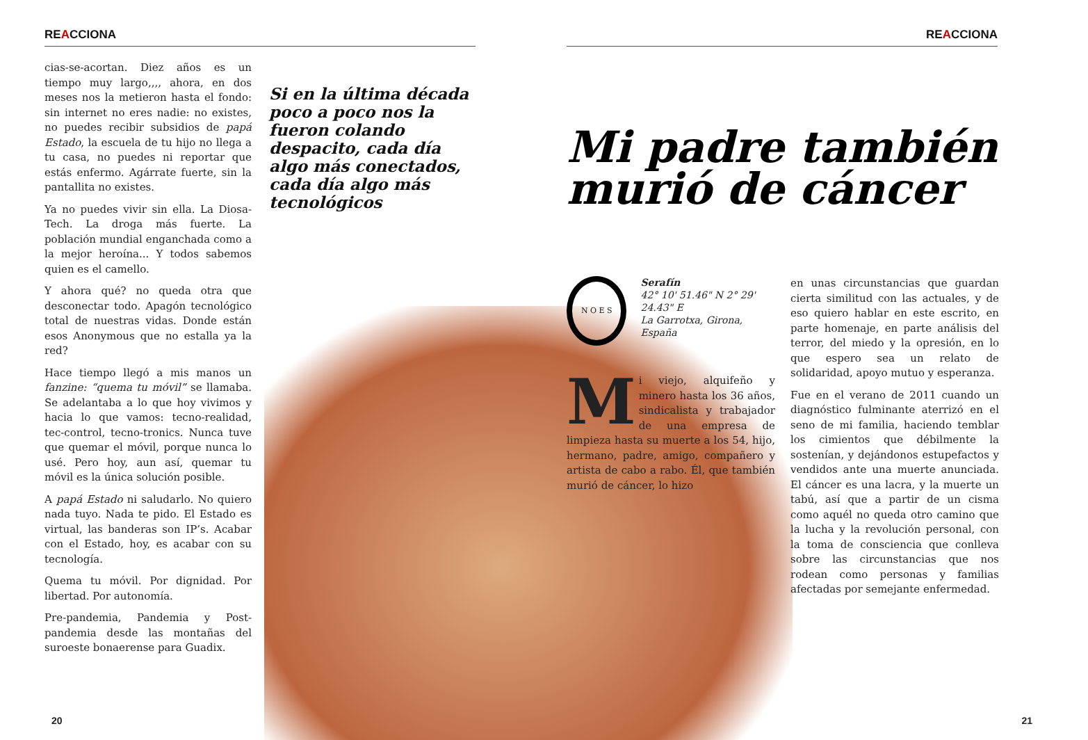REACCIONA
cias-se-acortan. Diez años es un tiempo muy largo,,,, ahora, en dos meses nos la metieron hasta el fondo: sin internet no eres nadie: no existes, no puedes recibir subsidios de papá Estado, la escuela de tu hijo no llega a tu casa, no puedes ni reportar que estás enfermo. Agárrate fuerte, sin la pantallita no existes.
Ya no puedes vivir sin ella. La Diosa-Tech. La droga más fuerte. La población mundial enganchada como a la mejor heroína... Y todos sabemos quien es el camello.
Y ahora qué? no queda otra que desconectar todo. Apagón tecnológico total de nuestras vidas. Donde están esos Anonymous que no estalla ya la red?
Hace tiempo llegó a mis manos un fanzine: “quema tu móvil” se llamaba. Se adelantaba a lo que hoy vivimos y hacia lo que vamos: tecno-realidad, tec-control, tecno-tronics. Nunca tuve que quemar el móvil, porque nunca lo usé. Pero hoy, aun así, quemar tu móvil es la única solución posible.
A papá Estado ni saludarlo. No quiero nada tuyo. Nada te pido. El Estado es virtual, las banderas son IP’s. Acabar con el Estado, hoy, es acabar con su tecnología.
Quema tu móvil. Por dignidad. Por libertad. Por autonomía.
Pre-pandemia, Pandemia y Post-pandemia desde las montañas del suroeste bonaerense para Guadix.
Si en la última década poco a poco nos la fueron colando despacito, cada día algo más conectados, cada día algo más tecnológicos
20
REACCIONA
Mi padre también murió de cáncer
N O E S
Serafín
42° 10' 51.46" N 2° 29' 24.43" E
La Garrotxa, Girona, España
Mi viejo, alquifeño y minero hasta los 36 años, sindicalista y trabajador de una empresa de limpieza hasta su muerte a los 54, hijo, hermano, padre, amigo, compañero y artista de cabo a rabo. Él, que también murió de cáncer, lo hizo
en unas circunstancias que guardan cierta similitud con las actuales, y de eso quiero hablar en este escrito, en parte homenaje, en parte análisis del terror, del miedo y la opresión, en lo que espero sea un relato de solidaridad, apoyo mutuo y esperanza.
Fue en el verano de 2011 cuando un diagnóstico fulminante aterrizó en el seno de mi familia, haciendo temblar los cimientos que débilmente la sostenían, y dejándonos estupefactos y vendidos ante una muerte anunciada. El cáncer es una lacra, y la muerte un tabú, así que a partir de un cisma como aquél no queda otro camino que la lucha y la revolución personal, con la toma de consciencia que conlleva sobre las circunstancias que nos rodean como personas y familias afectadas por semejante enfermedad.
21